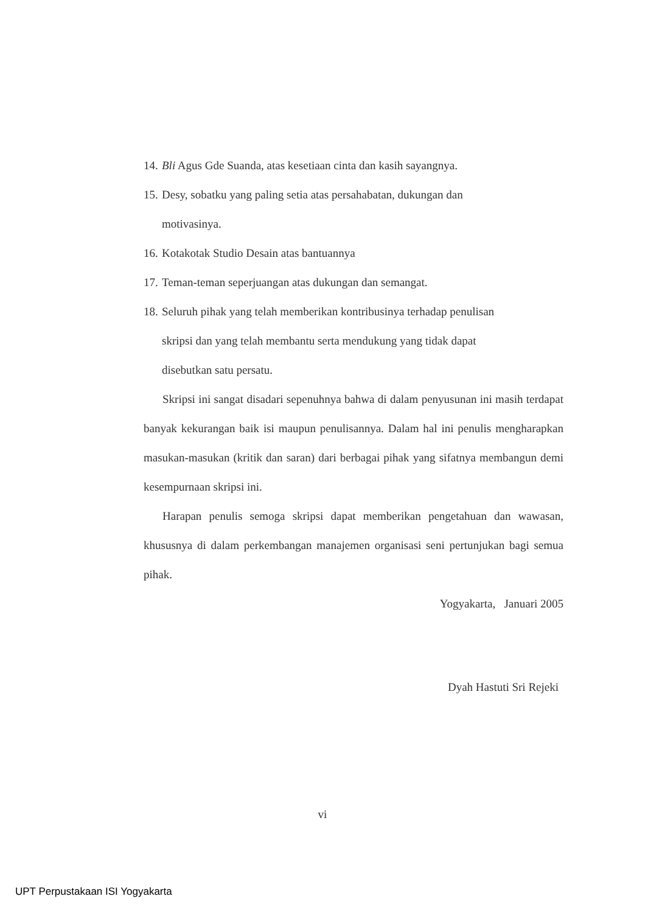14. Bli Agus Gde Suanda, atas kesetiaan cinta dan kasih sayangnya.
15. Desy, sobatku yang paling setia atas persahabatan, dukungan dan
motivasinya.
16. Kotakotak Studio Desain atas bantuannya
17. Teman-teman seperjuangan atas dukungan dan semangat.
18. Seluruh pihak yang telah memberikan kontribusinya terhadap penulisan
skripsi dan yang telah membantu serta mendukung yang tidak dapat
disebutkan satu persatu.
Skripsi ini sangat disadari sepenuhnya bahwa di dalam penyusunan ini masih terdapat banyak kekurangan baik isi maupun penulisannya. Dalam hal ini penulis mengharapkan masukan-masukan (kritik dan saran) dari berbagai pihak yang sifatnya membangun demi kesempurnaan skripsi ini.
Harapan penulis semoga skripsi dapat memberikan pengetahuan dan wawasan, khususnya di dalam perkembangan manajemen organisasi seni pertunjukan bagi semua pihak.
Yogyakarta, Januari 2005
Dyah Hastuti Sri Rejeki
vi
UPT Perpustakaan ISI Yogyakarta